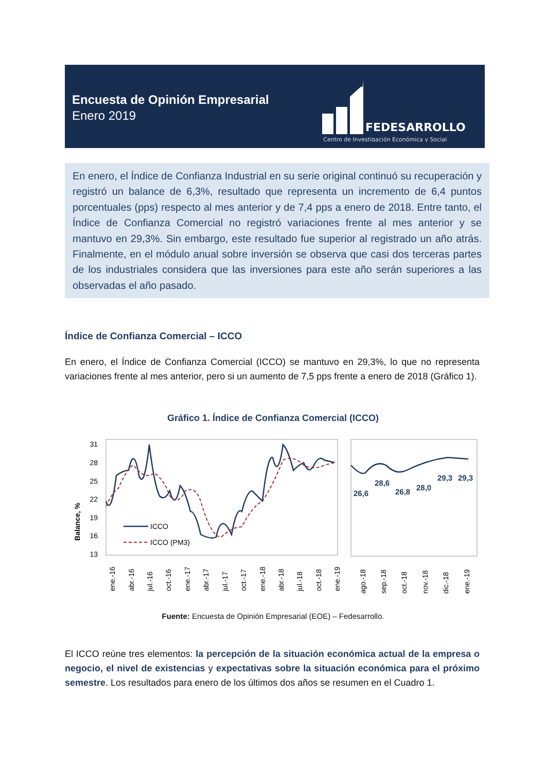Encuesta de Opinión Empresarial
Enero 2019
FEDESARROLLO
Centro de Investigación Económica y Social
En enero, el Índice de Confianza Industrial en su serie original continuó su recuperación y registró un balance de 6,3%, resultado que representa un incremento de 6,4 puntos porcentuales (pps) respecto al mes anterior y de 7,4 pps a enero de 2018. Entre tanto, el Índice de Confianza Comercial no registró variaciones frente al mes anterior y se mantuvo en 29,3%. Sin embargo, este resultado fue superior al registrado un año atrás. Finalmente, en el módulo anual sobre inversión se observa que casi dos terceras partes de los industriales considera que las inversiones para este año serán superiores a las observadas el año pasado.
Índice de Confianza Comercial – ICCO
En enero, el Índice de Confianza Comercial (ICCO) se mantuvo en 29,3%, lo que no representa variaciones frente al mes anterior, pero si un aumento de 7,5 pps frente a enero de 2018 (Gráfico 1).
Gráfico 1. Índice de Confianza Comercial (ICCO)
Balance, %
31
28
25
22
19
16
13
ICCO
ICCO (PM3)
26,6
28,6
26,8
28,0
29,3
29,3
ene.-16
abr.-16
jul.-16
oct.-16
ene.-17
abr.-17
jul.-17
oct.-17
ene.-18
abr.-18
jul.-18
oct.-18
ene.-19
ago.-18
sep.-18
oct.-18
nov.-18
dic.-18
ene.-19
Fuente: Encuesta de Opinión Empresarial (EOE) – Fedesarrollo.
El ICCO reúne tres elementos: la percepción de la situación económica actual de la empresa o negocio, el nivel de existencias y expectativas sobre la situación económica para el próximo semestre. Los resultados para enero de los últimos dos años se resumen en el Cuadro 1.